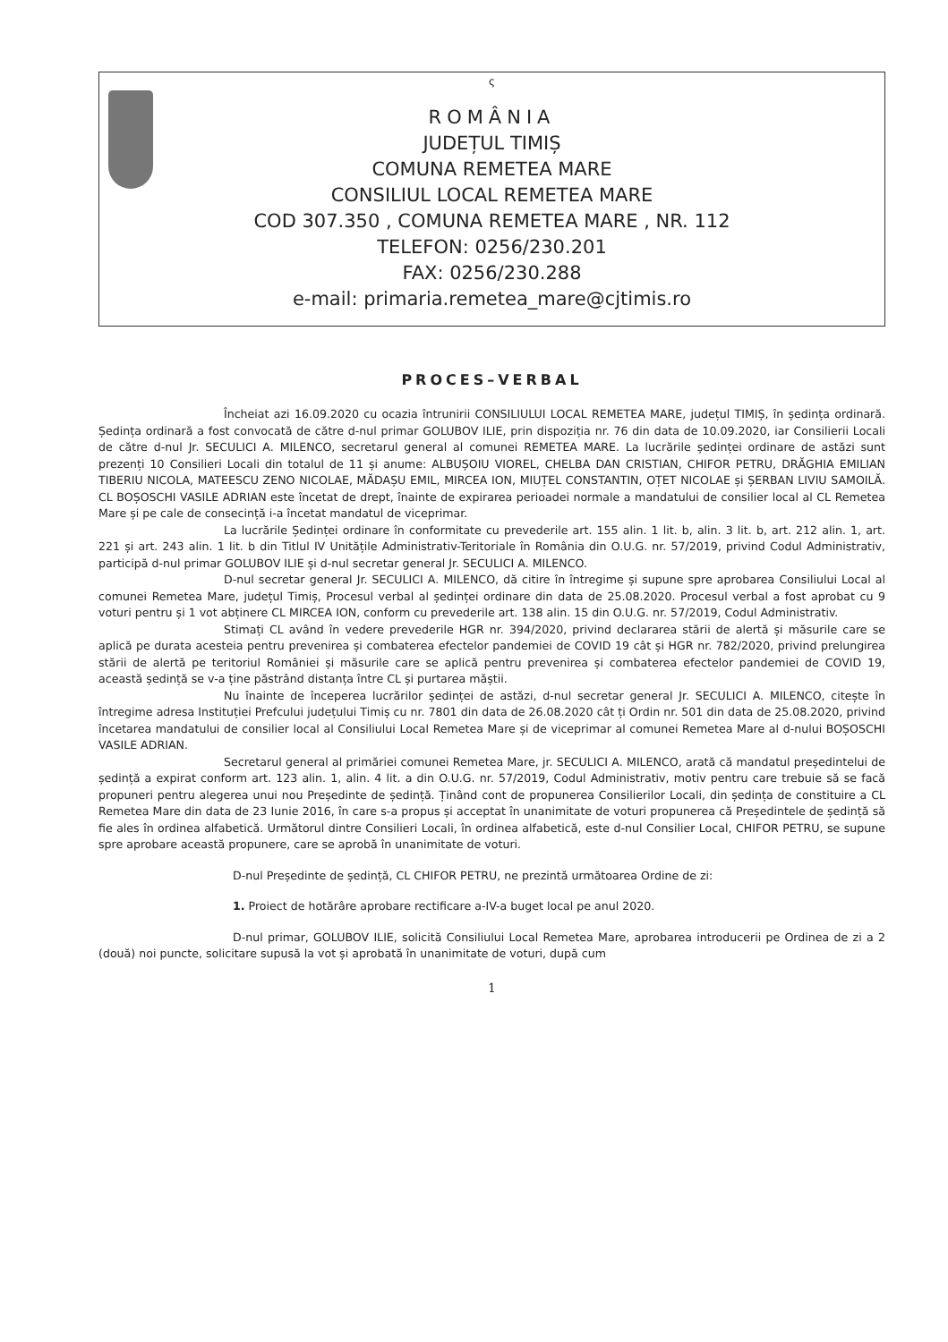ς
ROMÂNIA
JUDEȚUL TIMIȘ
COMUNA REMETEA MARE
CONSILIUL LOCAL REMETEA MARE
COD 307.350 , COMUNA REMETEA MARE , NR. 112
TELEFON: 0256/230.201
FAX: 0256/230.288
e-mail: primaria.remetea_mare@cjtimis.ro
PROCES–VERBAL
Încheiat azi 16.09.2020 cu ocazia întrunirii CONSILIULUI LOCAL REMETEA MARE, județul TIMIȘ, în ședința ordinară. Ședința ordinară a fost convocată de către d-nul primar GOLUBOV ILIE, prin dispoziția nr. 76 din data de 10.09.2020, iar Consilierii Locali de către d-nul Jr. SECULICI A. MILENCO, secretarul general al comunei REMETEA MARE. La lucrările ședinței ordinare de astăzi sunt prezenți 10 Consilieri Locali din totalul de 11 și anume: ALBUȘOIU VIOREL, CHELBA DAN CRISTIAN, CHIFOR PETRU, DRĂGHIA EMILIAN TIBERIU NICOLA, MATEESCU ZENO NICOLAE, MĂDAȘU EMIL, MIRCEA ION, MIUȚEL CONSTANTIN, OȚET NICOLAE și ȘERBAN LIVIU SAMOILĂ. CL BOȘOSCHI VASILE ADRIAN este încetat de drept, înainte de expirarea perioadei normale a mandatului de consilier local al CL Remetea Mare și pe cale de consecință i-a încetat mandatul de viceprimar.
La lucrările Ședinței ordinare în conformitate cu prevederile art. 155 alin. 1 lit. b, alin. 3 lit. b, art. 212 alin. 1, art. 221 și art. 243 alin. 1 lit. b din Titlul IV Unitățile Administrativ-Teritoriale în România din O.U.G. nr. 57/2019, privind Codul Administrativ, participă d-nul primar GOLUBOV ILIE și d-nul secretar general Jr. SECULICI A. MILENCO.
D-nul secretar general Jr. SECULICI A. MILENCO, dă citire în întregime și supune spre aprobarea Consiliului Local al comunei Remetea Mare, județul Timiș, Procesul verbal al ședinței ordinare din data de 25.08.2020. Procesul verbal a fost aprobat cu 9 voturi pentru și 1 vot abținere CL MIRCEA ION, conform cu prevederile art. 138 alin. 15 din O.U.G. nr. 57/2019, Codul Administrativ.
Stimați CL având în vedere prevederile HGR nr. 394/2020, privind declararea stării de alertă și măsurile care se aplică pe durata acesteia pentru prevenirea și combaterea efectelor pandemiei de COVID 19 cât și HGR nr. 782/2020, privind prelungirea stării de alertă pe teritoriul României și măsurile care se aplică pentru prevenirea și combaterea efectelor pandemiei de COVID 19, această ședință se v-a ține păstrând distanța între CL și purtarea măștii.
Nu înainte de începerea lucrărilor ședinței de astăzi, d-nul secretar general Jr. SECULICI A. MILENCO, citește în întregime adresa Instituției Prefcului județului Timiș cu nr. 7801 din data de 26.08.2020 cât ți Ordin nr. 501 din data de 25.08.2020, privind încetarea mandatului de consilier local al Consiliului Local Remetea Mare și de viceprimar al comunei Remetea Mare al d-nului BOȘOSCHI VASILE ADRIAN.
Secretarul general al primăriei comunei Remetea Mare, jr. SECULICI A. MILENCO, arată că mandatul președintelui de ședință a expirat conform art. 123 alin. 1, alin. 4 lit. a din O.U.G. nr. 57/2019, Codul Administrativ, motiv pentru care trebuie să se facă propuneri pentru alegerea unui nou Președinte de ședință. Ținând cont de propunerea Consilierilor Locali, din ședința de constituire a CL Remetea Mare din data de 23 Iunie 2016, în care s-a propus și acceptat în unanimitate de voturi propunerea că Președintele de ședință să fie ales în ordinea alfabetică. Următorul dintre Consilieri Locali, în ordinea alfabetică, este d-nul Consilier Local, CHIFOR PETRU, se supune spre aprobare această propunere, care se aprobă în unanimitate de voturi.
D-nul Președinte de ședință, CL CHIFOR PETRU, ne prezintă următoarea Ordine de zi:
1. Proiect de hotărâre aprobare rectificare a-IV-a buget local pe anul 2020.
D-nul primar, GOLUBOV ILIE, solicită Consiliului Local Remetea Mare, aprobarea introducerii pe Ordinea de zi a 2 (două) noi puncte, solicitare supusă la vot și aprobată în unanimitate de voturi, după cum
1